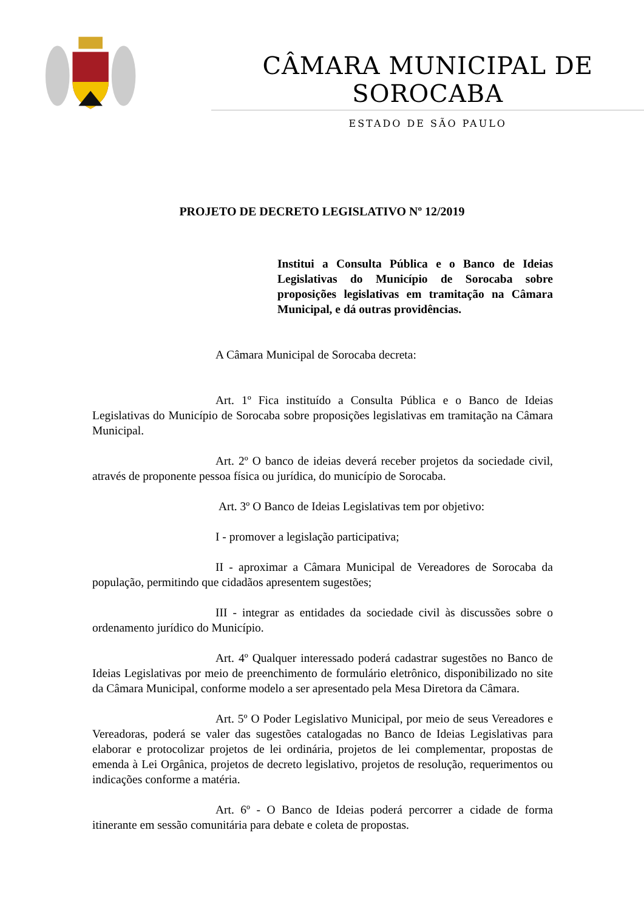CÂMARA MUNICIPAL DE SOROCABA
ESTADO DE SÃO PAULO
PROJETO DE DECRETO LEGISLATIVO Nº 12/2019
Institui a Consulta Pública e o Banco de Ideias Legislativas do Município de Sorocaba sobre proposições legislativas em tramitação na Câmara Municipal, e dá outras providências.
A Câmara Municipal de Sorocaba decreta:
Art. 1º Fica instituído a Consulta Pública e o Banco de Ideias Legislativas do Município de Sorocaba sobre proposições legislativas em tramitação na Câmara Municipal.
Art. 2º O banco de ideias deverá receber projetos da sociedade civil, através de proponente pessoa física ou jurídica, do município de Sorocaba.
Art. 3º O Banco de Ideias Legislativas tem por objetivo:
I - promover a legislação participativa;
II - aproximar a Câmara Municipal de Vereadores de Sorocaba da população, permitindo que cidadãos apresentem sugestões;
III - integrar as entidades da sociedade civil às discussões sobre o ordenamento jurídico do Município.
Art. 4º Qualquer interessado poderá cadastrar sugestões no Banco de Ideias Legislativas por meio de preenchimento de formulário eletrônico, disponibilizado no site da Câmara Municipal, conforme modelo a ser apresentado pela Mesa Diretora da Câmara.
Art. 5º O Poder Legislativo Municipal, por meio de seus Vereadores e Vereadoras, poderá se valer das sugestões catalogadas no Banco de Ideias Legislativas para elaborar e protocolizar projetos de lei ordinária, projetos de lei complementar, propostas de emenda à Lei Orgânica, projetos de decreto legislativo, projetos de resolução, requerimentos ou indicações conforme a matéria.
Art. 6º - O Banco de Ideias poderá percorrer a cidade de forma itinerante em sessão comunitária para debate e coleta de propostas.